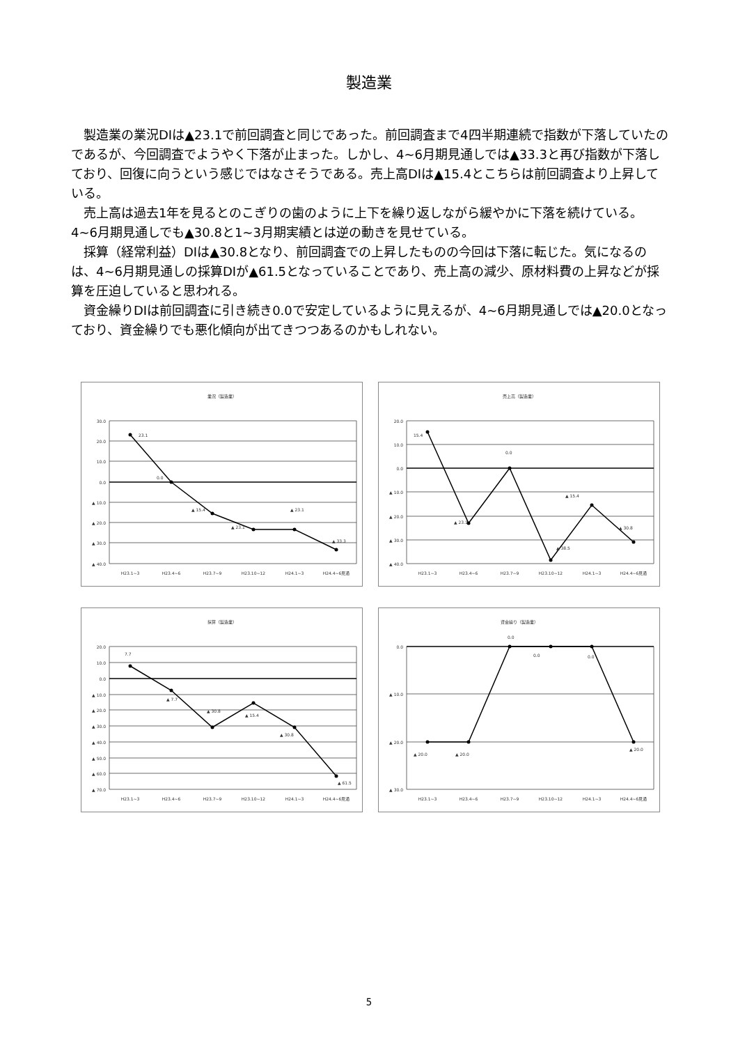製造業
製造業の業況DIは▲23.1で前回調査と同じであった。前回調査まで4四半期連続で指数が下落していたのであるが、今回調査でようやく下落が止まった。しかし、4~6月期見通しでは▲33.3と再び指数が下落しており、回復に向うという感じではなさそうである。売上高DIは▲15.4とこちらは前回調査より上昇している。
売上高は過去1年を見るとのこぎりの歯のように上下を繰り返しながら緩やかに下落を続けている。4~6月期見通しでも▲30.8と1~3月期実績とは逆の動きを見せている。
採算（経常利益）DIは▲30.8となり、前回調査での上昇したものの今回は下落に転じた。気になるのは、4~6月期見通しの採算DIが▲61.5となっていることであり、売上高の減少、原材料費の上昇などが採算を圧迫していると思われる。
資金繰りDIは前回調査に引き続き0.0で安定しているように見えるが、4~6月期見通しでは▲20.0となっており、資金繰りでも悪化傾向が出てきつつあるのかもしれない。
業況（製造業）
30.0
20.0
10.0
0.0
▲ 10.0
▲ 20.0
▲ 30.0
▲ 40.0
23.1
0.0
▲ 15.4
▲ 23.1
▲ 23.1
▲ 33.3
H23.1~3
H23.4~6
H23.7~9
H23.10~12
H24.1~3
H24.4~6見通
売上高（製造業）
20.0
10.0
0.0
▲ 10.0
▲ 20.0
▲ 30.0
▲ 40.0
15.4
▲ 23.1
0.0
▲ 38.5
▲ 15.4
▲ 30.8
H23.1~3
H23.4~6
H23.7~9
H23.10~12
H24.1~3
H24.4~6見通
採算（製造業）
20.0
10.0
0.0
▲ 10.0
▲ 20.0
▲ 30.0
▲ 40.0
▲ 50.0
▲ 60.0
▲ 70.0
7.7
▲ 7.7
▲ 30.8
▲ 15.4
▲ 30.8
▲ 61.5
H23.1~3
H23.4~6
H23.7~9
H23.10~12
H24.1~3
H24.4~6見通
資金繰り（製造業）
0.0
▲ 10.0
▲ 20.0
▲ 30.0
▲ 20.0
▲ 20.0
0.0
0.0
0.0
▲ 20.0
H23.1~3
H23.4~6
H23.7~9
H23.10~12
H24.1~3
H24.4~6見通
5